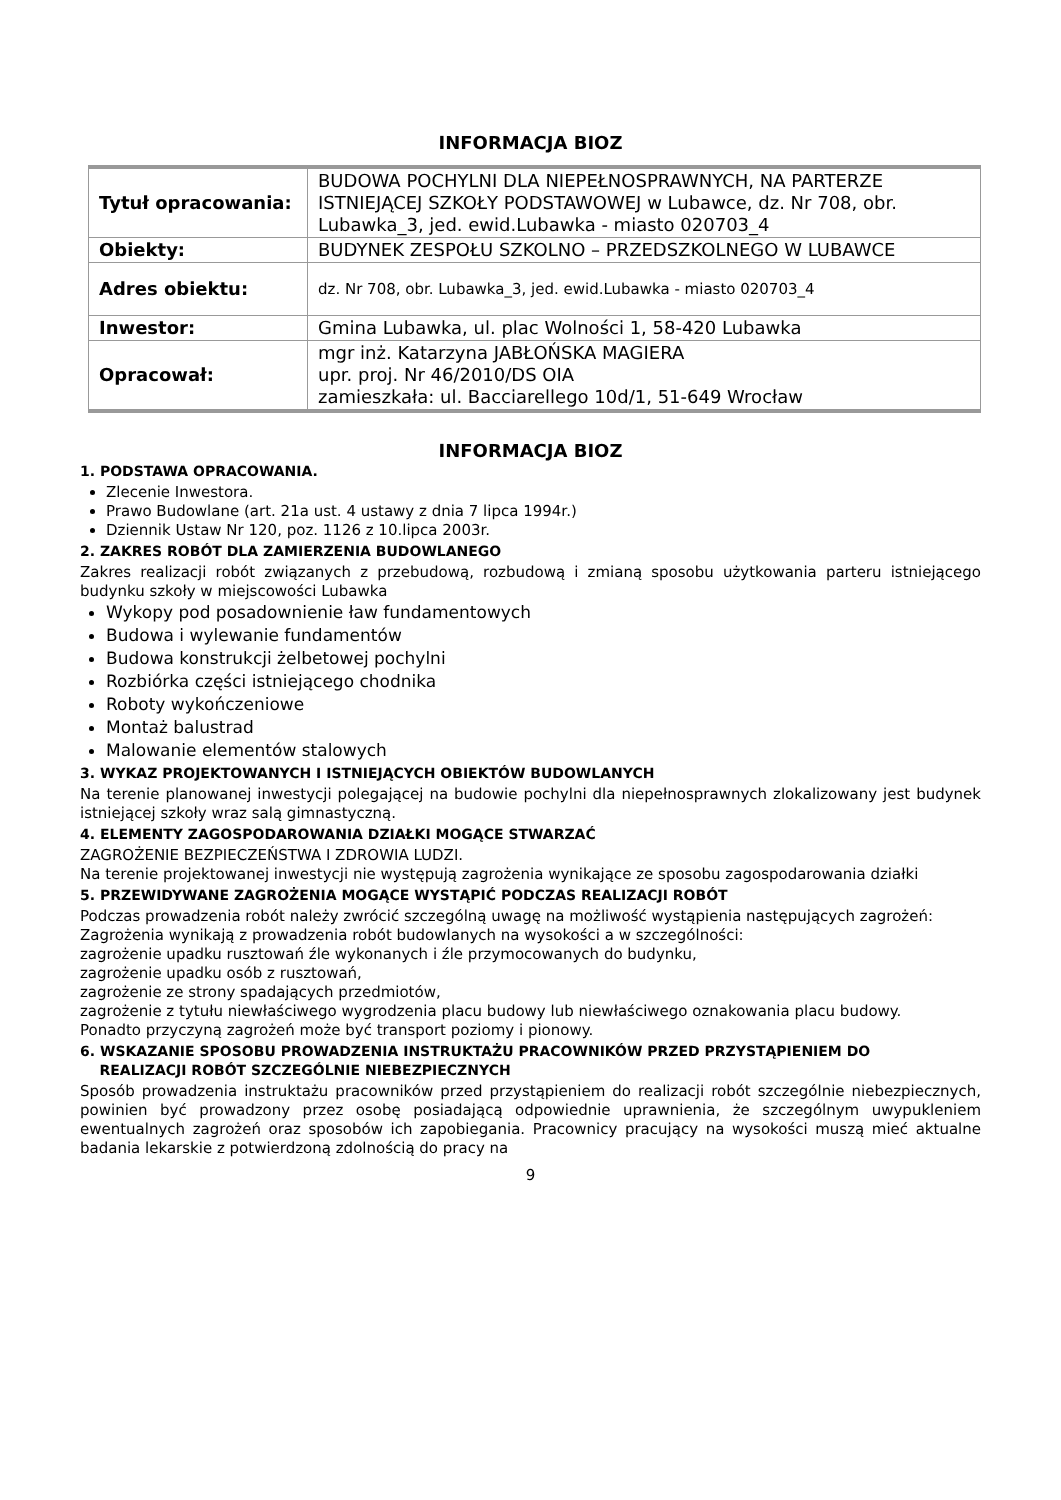INFORMACJA BIOZ
| Tytuł opracowania: | BUDOWA POCHYLNI DLA NIEPEŁNOSPRAWNYCH, NA PARTERZE ISTNIEJĄCEJ SZKOŁY PODSTAWOWEJ w Lubawce, dz. Nr 708, obr. Lubawka_3, jed. ewid.Lubawka - miasto 020703_4 |
| Obiekty: | BUDYNEK ZESPOŁU SZKOLNO – PRZEDSZKOLNEGO W LUBAWCE |
| Adres obiektu: | dz. Nr 708, obr. Lubawka_3, jed. ewid.Lubawka - miasto 020703_4 |
| Inwestor: | Gmina Lubawka, ul. plac Wolności 1, 58-420 Lubawka |
| Opracował: | mgr inż. Katarzyna JABŁOŃSKA MAGIERA upr. proj. Nr 46/2010/DS OIA zamieszkała: ul. Bacciarellego 10d/1, 51-649 Wrocław |
INFORMACJA BIOZ
1. PODSTAWA OPRACOWANIA.
Zlecenie Inwestora.
Prawo Budowlane (art. 21a ust. 4 ustawy z dnia 7 lipca 1994r.)
Dziennik Ustaw Nr 120, poz. 1126 z 10.lipca 2003r.
2. ZAKRES ROBÓT DLA ZAMIERZENIA BUDOWLANEGO
Zakres realizacji robót związanych z przebudową, rozbudową i zmianą sposobu użytkowania parteru istniejącego budynku szkoły w miejscowości Lubawka
Wykopy pod posadownienie ław fundamentowych
Budowa i wylewanie fundamentów
Budowa konstrukcji żelbetowej pochylni
Rozbiórka części istniejącego chodnika
Roboty wykończeniowe
Montaż balustrad
Malowanie elementów stalowych
3. WYKAZ PROJEKTOWANYCH I ISTNIEJĄCYCH OBIEKTÓW BUDOWLANYCH
Na terenie planowanej inwestycji polegającej na budowie pochylni dla niepełnosprawnych zlokalizowany jest budynek istniejącej szkoły wraz salą gimnastyczną.
4. ELEMENTY ZAGOSPODAROWANIA DZIAŁKI MOGĄCE STWARZAĆ
ZAGROŻENIE BEZPIECZEŃSTWA I ZDROWIA LUDZI.
Na terenie projektowanej inwestycji nie występują zagrożenia wynikające ze sposobu zagospodarowania działki
5. PRZEWIDYWANE ZAGROŻENIA MOGĄCE WYSTĄPIĆ PODCZAS REALIZACJI ROBÓT
Podczas prowadzenia robót należy zwrócić szczególną uwagę na możliwość wystąpienia następujących zagrożeń:
Zagrożenia wynikają z prowadzenia robót budowlanych na wysokości a w szczególności:
zagrożenie upadku rusztowań źle wykonanych i źle przymocowanych do budynku,
zagrożenie upadku osób z rusztowań,
zagrożenie ze strony spadających przedmiotów,
zagrożenie z tytułu niewłaściwego wygrodzenia placu budowy lub niewłaściwego oznakowania placu budowy.
Ponadto przyczyną zagrożeń może być transport poziomy i pionowy.
6. WSKAZANIE SPOSOBU PROWADZENIA INSTRUKTAŻU PRACOWNIKÓW PRZED PRZYSTĄPIENIEM DO
REALIZACJI ROBÓT SZCZEGÓLNIE NIEBEZPIECZNYCH
Sposób prowadzenia instruktażu pracowników przed przystąpieniem do realizacji robót szczególnie niebezpiecznych, powinien być prowadzony przez osobę posiadającą odpowiednie uprawnienia, że szczególnym uwypukleniem ewentualnych zagrożeń oraz sposobów ich zapobiegania. Pracownicy pracujący na wysokości muszą mieć aktualne badania lekarskie z potwierdzoną zdolnością do pracy na
9